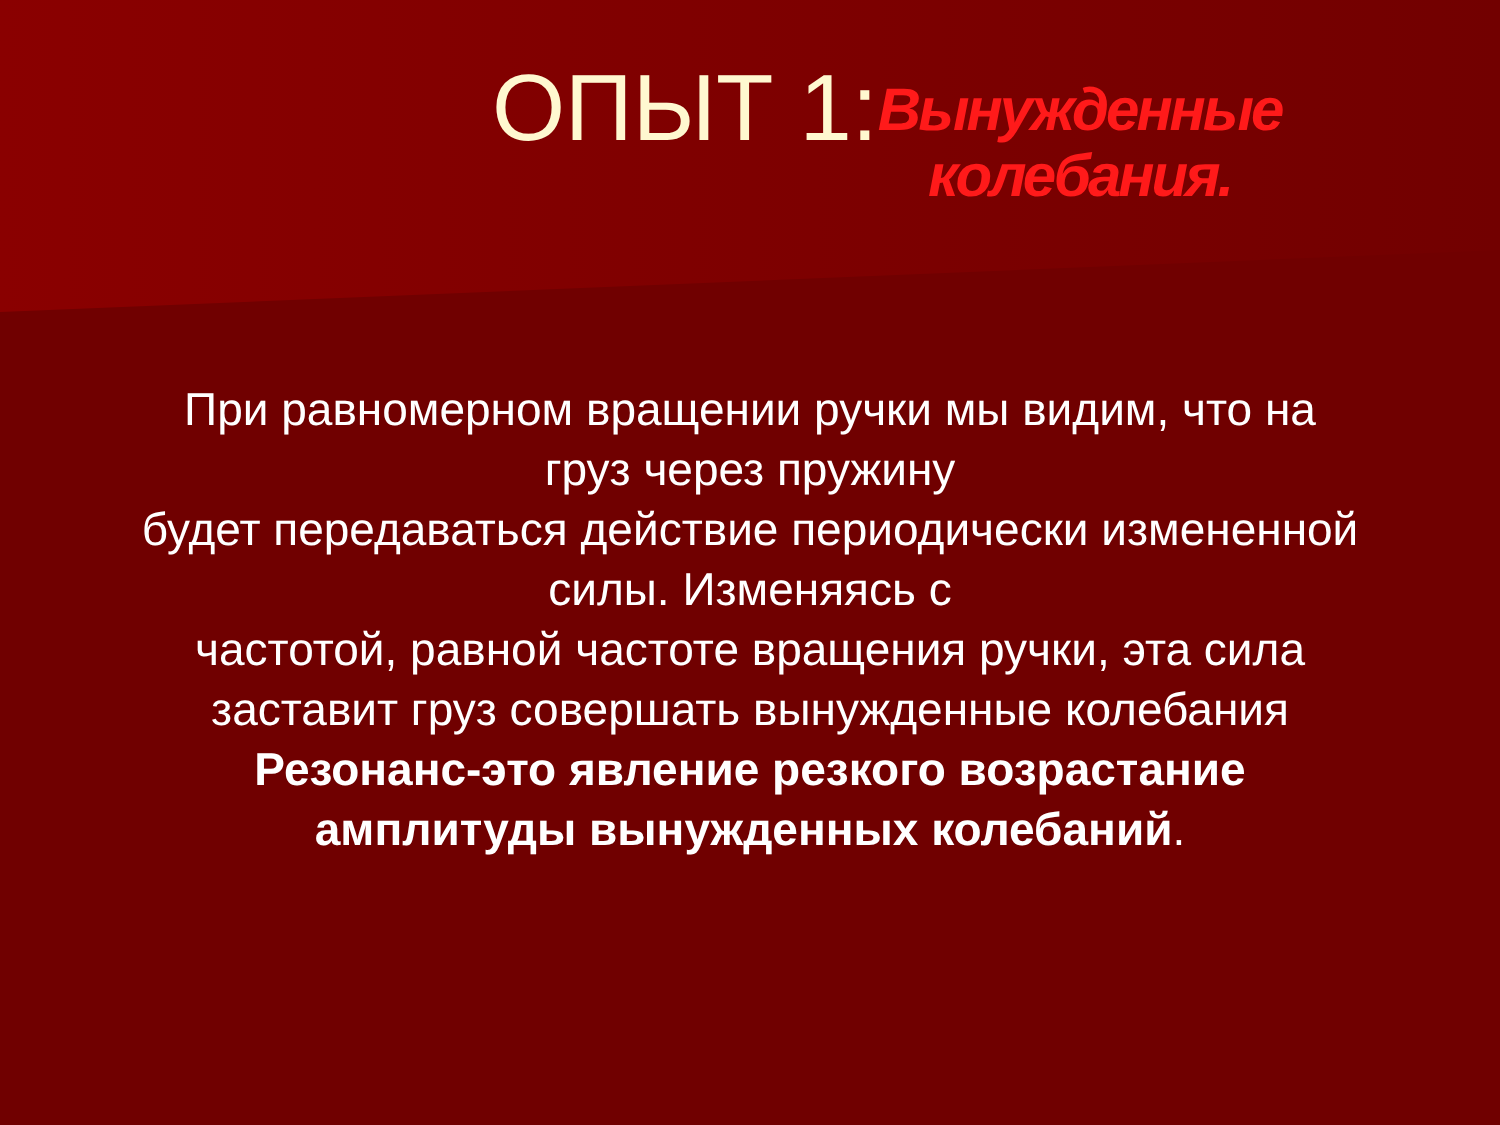ОПЫТ 1:
Вынужденные
колебания.
При равномерном вращении ручки мы видим, что на
груз через пружину
будет передаваться действие периодически измененной
силы. Изменяясь с
частотой, равной частоте вращения ручки, эта сила
заставит груз совершать вынужденные колебания
Резонанс-это явление резкого возрастание
амплитуды вынужденных колебаний.